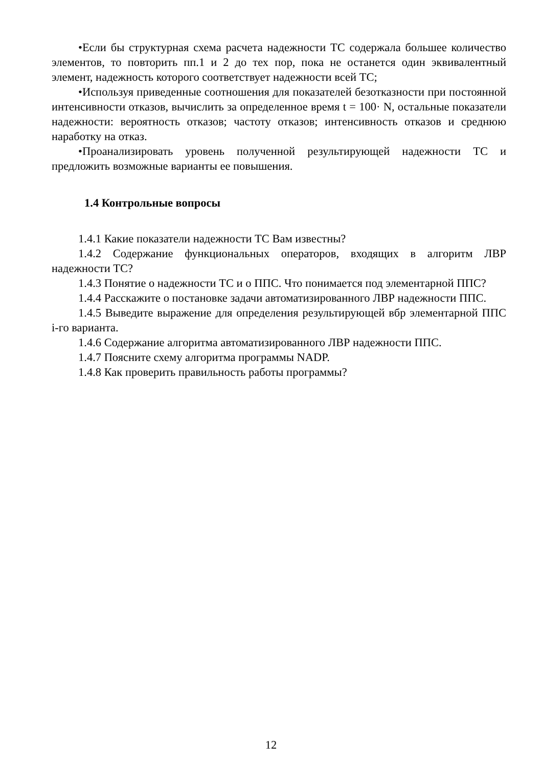•Если бы структурная схема расчета надежности ТС содержала большее количество элементов, то повторить пп.1 и 2 до тех пор, пока не останется один эквивалентный элемент, надежность которого соответствует надежности всей ТС;
•Используя приведенные соотношения для показателей безотказности при постоянной интенсивности отказов, вычислить за определенное время t = 100· N, остальные показатели надежности: вероятность отказов; частоту отказов; интенсивность отказов и среднюю наработку на отказ.
•Проанализировать уровень полученной результирующей надежности ТС и предложить возможные варианты ее повышения.
1.4 Контрольные вопросы
1.4.1 Какие показатели надежности ТС Вам известны?
1.4.2 Содержание функциональных операторов, входящих в алгоритм ЛВР надежности ТС?
1.4.3 Понятие о надежности ТС и о ППС. Что понимается под элементарной ППС?
1.4.4 Расскажите о постановке задачи автоматизированного ЛВР надежности ППС.
1.4.5 Выведите выражение для определения результирующей вбр элементарной ППС i-го варианта.
1.4.6 Содержание алгоритма автоматизированного ЛВР надежности ППС.
1.4.7 Поясните схему алгоритма программы NADP.
1.4.8 Как проверить правильность работы программы?
12